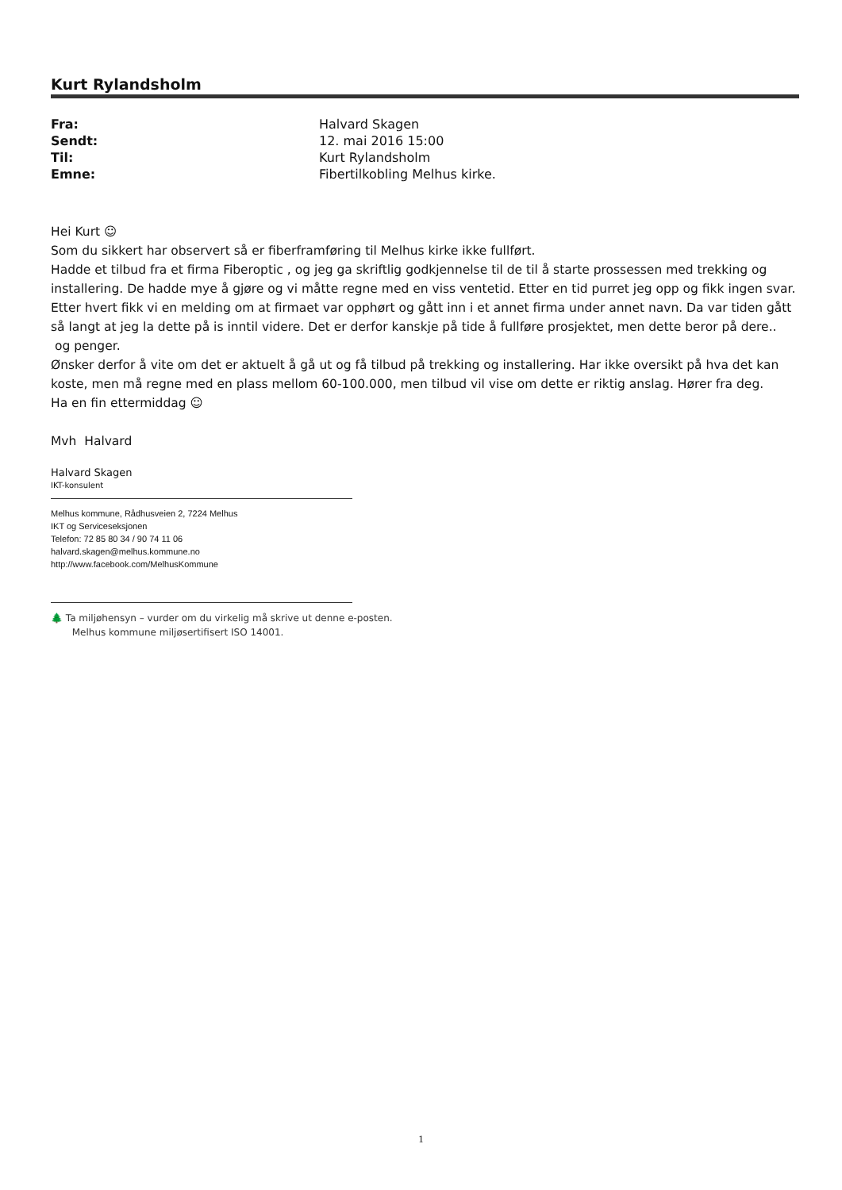Kurt Rylandsholm
| Fra: | Halvard Skagen |
| Sendt: | 12. mai 2016 15:00 |
| Til: | Kurt Rylandsholm |
| Emne: | Fibertilkobling Melhus kirke. |
Hei Kurt ☺
Som du sikkert har observert så er fiberframføring til Melhus kirke ikke fullført.
Hadde et tilbud fra et firma Fiberoptic , og jeg ga skriftlig godkjennelse til de til å starte prossessen med trekking og installering. De hadde mye å gjøre og vi måtte regne med en viss ventetid. Etter en tid purret jeg opp og fikk ingen svar. Etter hvert fikk vi en melding om at firmaet var opphørt og gått inn i et annet firma under annet navn. Da var tiden gått så langt at jeg la dette på is inntil videre. Det er derfor kanskje på tide å fullføre prosjektet, men dette beror på dere.. og penger.
Ønsker derfor å vite om det er aktuelt å gå ut og få tilbud på trekking og installering. Har ikke oversikt på hva det kan koste, men må regne med en plass mellom 60-100.000, men tilbud vil vise om dette er riktig anslag. Hører fra deg.
Ha en fin ettermiddag ☺
Mvh Halvard
Halvard Skagen
IKT-konsulent
Melhus kommune, Rådhusveien 2, 7224 Melhus
IKT og Serviceseksjonen
Telefon: 72 85 80 34 / 90 74 11 06
halvard.skagen@melhus.kommune.no
http://www.facebook.com/MelhusKommune
🌲 Ta miljøhensyn – vurder om du virkelig må skrive ut denne e-posten.
Melhus kommune miljøsertifisert ISO 14001.
1